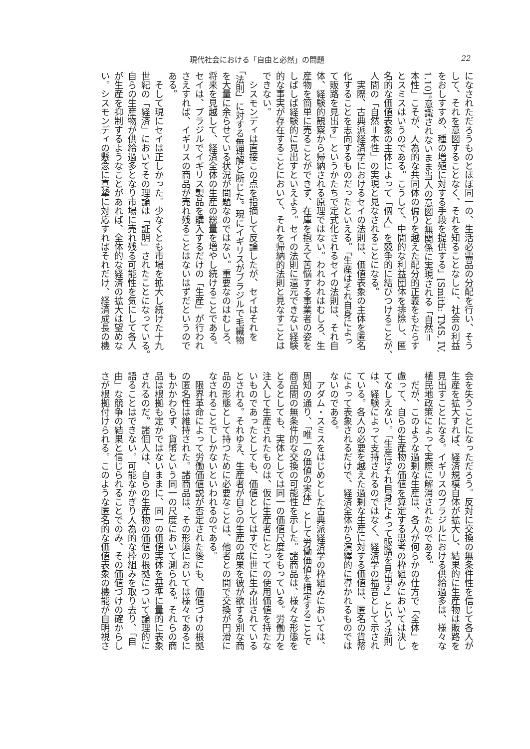現代社会における「自由と必然」の問題 22
になされただろうものとほぼ同一の、生活必需品の分配を行い、そう
して、それを意図することなく、それを知ることなしに、社会の利益
をおしすすめ、種の増殖に対する手段を提供する」[Smith: TMS, IV,
1.10]。意識されないまま当人の意図と無関係に実現される「自然＝
本性」こそが、人為的な共同体の偏りを越えた配分的正義をもたらす
とスミスはいうのである。こうして、中間的な利益団体を排除し、匿
名的な価値表象の主体によって「個人」を競争的に結びつけることが、
人間の「自然＝本性」の実現と見なされることになる。
　実際、古典派経済学におけるセイの法則は、価値表象の主体を匿名
化することを志向するものだったといえる。「生産はそれ自身によっ
て販路を見出す」というかたちで定式化されるセイの法則は、それ自
体、経験的観察から帰納される原理ではない。われわれはむしろ、生
産物を簡単に売ることができず、在庫を抱えて苦悩する事業者の姿を
しばしば経験的に見出すといえよう。セイの法則に還元できない経験
的な事実が存在することにおいて、それを帰納的法則と見なすことは
できない。
　シスモンディは直接この点を指摘して反論したが、セイはそれを
「法則」に対する無理解と断じた。現にイギリスがブラジルで毛織物
を大量に余らせている状況が問題なのではない。重要なのはむしろ、
将来を見越して、経済全体の生産の総量を増やし続けることである。
セイは、ブラジルでイギリス製品を購入するだけの「生産」が行われ
さえすれば、イギリスの商品が売れ残ることはないはずだというので
ある。
　そして現にセイは正しかった。少なくとも市場を拡大し続けた十九
世紀の「経済」においてその理論は「証明」されたことになっている。
自らの生産物が供給過多となり市場に売れ残る可能性を気にして各人
が生産を抑制するようなことがあれば、全体的な経済の拡大は望めな
い。シスモンディの懸念に真摯に対応すればそれだけ、経済成長の機
会を失うことになっただろう。反対に交換の無条件性を信じて各人が
生産を拡大すれば、経済規模自体が拡大し、結果的に生産物は販路を
見出すことになる。イギリスのブラジルにおける供給過多は、様々な
植民地政策によって実際に解消されたのである。
　だが、このような過剰な生産は、各人が何らかの仕方で「全体」を
慮って、自らの生産物の価値を算定する思考の枠組みにおいては決し
てなしえない。「生産はそれ自身によって販路を見出す」という法則
は、経験によって支持されるのではなく、経済学の福音として示され
ている。各人の必要を越えた過剰な生産に対する価値は、匿名の貨幣
によって表象されるだけで、経済全体から演繹的に導かれるものでは
ないのである。
　アダム・スミスをはじめとした古典派経済学の枠組みにおいては、
周知の通り、「唯一の価値の実体」として労働価値を措定することで
商品間の無条件的な交換の可能性を示した。諸商品は、様々な形態を
とるとしても、実体としては同一の価値尺度をもっている。労働力を
注入して生産されたものは、仮に生産者にとっての使用価値を持たな
いものであったとしても、価値としてはすでに世に生み出されている
とされる。それゆえ、生産者が自らの生産の成果を彼が欲する別な商
品の形態として持つために必要なことは、他者との間で交換が円滑に
なされることでしかないといわれるのである。
　限界革命によって労働価値説が否定された後にも、価値づけの根拠
の匿名性は維持された。諸商品は、その形態においては様々であるに
もかかわらず、貨幣という同一の尺度において測られる。それらの商
品は根拠も定かではないままに、同一の価値実体を基準に量的に表象
されるのだ。諸個人は、自らの生産物の価値の根拠について論理的に
語ることはできない。可能なかぎり人為的な枠組みを取り去り、「自
由」な競争の結果と信じられることでのみ、その価値づけの確からし
さが根拠付けられる。このような匿名的な価値表象の機能が自明視さ